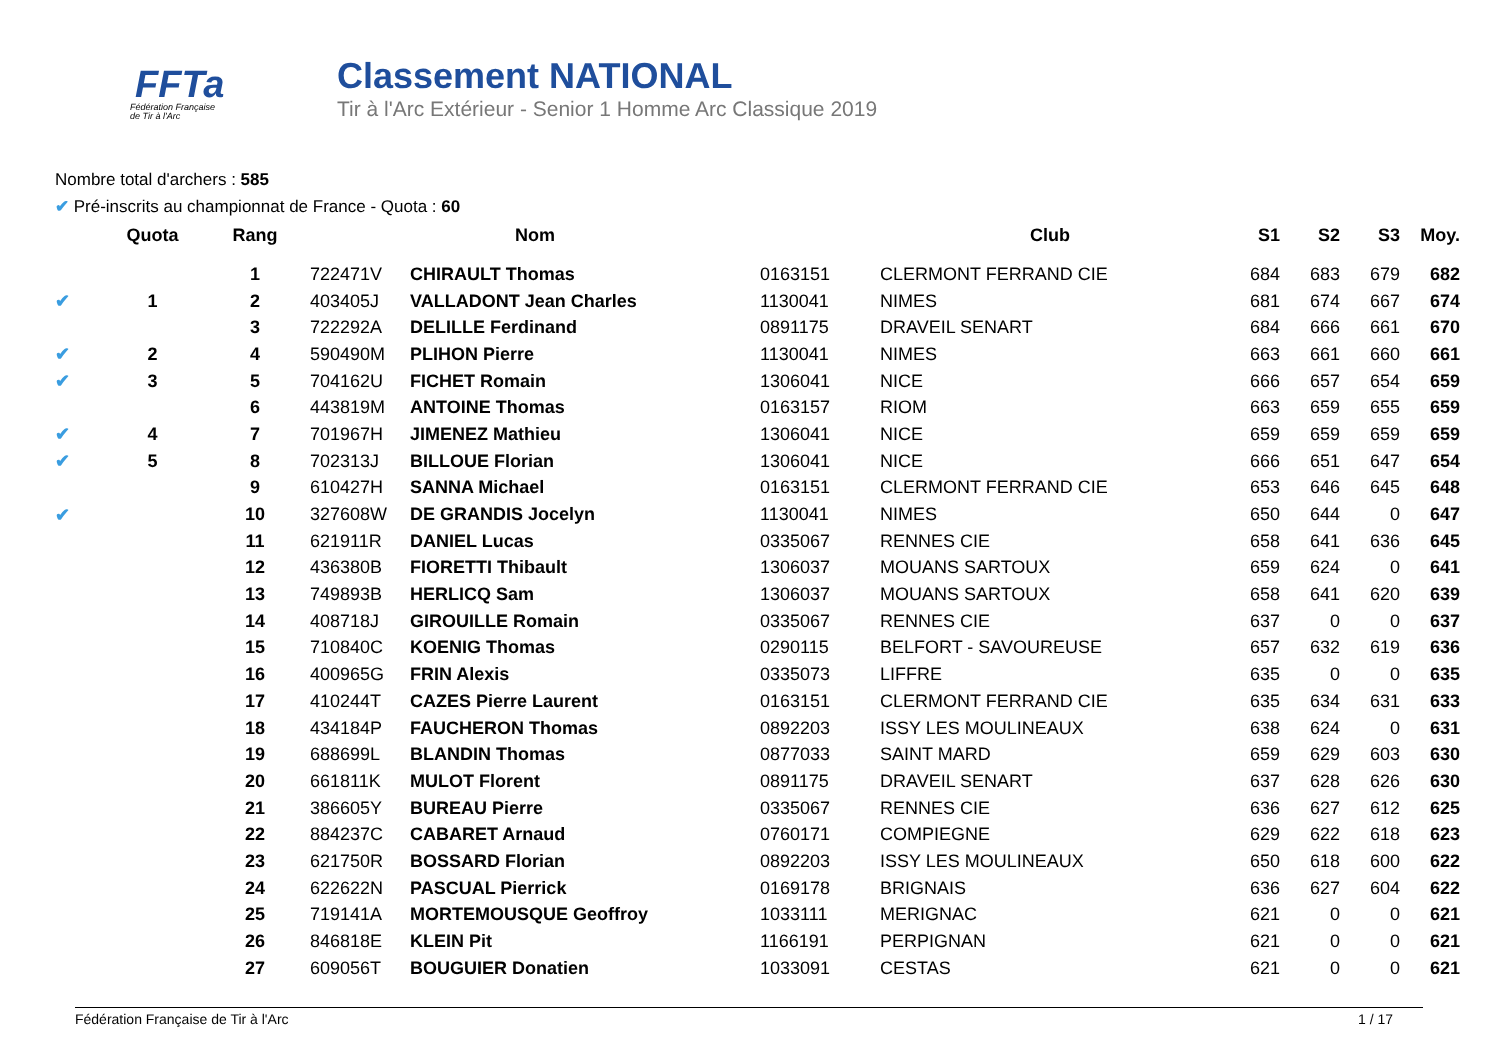FFTa
Fédération Française
de Tir à l'Arc
Classement NATIONAL
Tir à l'Arc Extérieur - Senior 1 Homme Arc Classique 2019
Nombre total d'archers : 585
✔ Pré-inscrits au championnat de France - Quota : 60
| | Quota | Rang | Nom | | | Club | S1 | S2 | S3 | Moy. |
| --- | --- | --- | --- | --- | --- | --- | --- | --- | --- | --- |
| | | 1 | 722471V | CHIRAULT Thomas | 0163151 | CLERMONT FERRAND CIE | 684 | 683 | 679 | 682 |
| ✔ | 1 | 2 | 403405J | VALLADONT Jean Charles | 1130041 | NIMES | 681 | 674 | 667 | 674 |
| | | 3 | 722292A | DELILLE Ferdinand | 0891175 | DRAVEIL SENART | 684 | 666 | 661 | 670 |
| ✔ | 2 | 4 | 590490M | PLIHON Pierre | 1130041 | NIMES | 663 | 661 | 660 | 661 |
| ✔ | 3 | 5 | 704162U | FICHET Romain | 1306041 | NICE | 666 | 657 | 654 | 659 |
| | | 6 | 443819M | ANTOINE Thomas | 0163157 | RIOM | 663 | 659 | 655 | 659 |
| ✔ | 4 | 7 | 701967H | JIMENEZ Mathieu | 1306041 | NICE | 659 | 659 | 659 | 659 |
| ✔ | 5 | 8 | 702313J | BILLOUE Florian | 1306041 | NICE | 666 | 651 | 647 | 654 |
| | | 9 | 610427H | SANNA Michael | 0163151 | CLERMONT FERRAND CIE | 653 | 646 | 645 | 648 |
| ✔ | | 10 | 327608W | DE GRANDIS Jocelyn | 1130041 | NIMES | 650 | 644 | 0 | 647 |
| | | 11 | 621911R | DANIEL Lucas | 0335067 | RENNES CIE | 658 | 641 | 636 | 645 |
| | | 12 | 436380B | FIORETTI Thibault | 1306037 | MOUANS SARTOUX | 659 | 624 | 0 | 641 |
| | | 13 | 749893B | HERLICQ Sam | 1306037 | MOUANS SARTOUX | 658 | 641 | 620 | 639 |
| | | 14 | 408718J | GIROUILLE Romain | 0335067 | RENNES CIE | 637 | 0 | 0 | 637 |
| | | 15 | 710840C | KOENIG Thomas | 0290115 | BELFORT - SAVOUREUSE | 657 | 632 | 619 | 636 |
| | | 16 | 400965G | FRIN Alexis | 0335073 | LIFFRE | 635 | 0 | 0 | 635 |
| | | 17 | 410244T | CAZES Pierre Laurent | 0163151 | CLERMONT FERRAND CIE | 635 | 634 | 631 | 633 |
| | | 18 | 434184P | FAUCHERON Thomas | 0892203 | ISSY LES MOULINEAUX | 638 | 624 | 0 | 631 |
| | | 19 | 688699L | BLANDIN Thomas | 0877033 | SAINT MARD | 659 | 629 | 603 | 630 |
| | | 20 | 661811K | MULOT Florent | 0891175 | DRAVEIL SENART | 637 | 628 | 626 | 630 |
| | | 21 | 386605Y | BUREAU Pierre | 0335067 | RENNES CIE | 636 | 627 | 612 | 625 |
| | | 22 | 884237C | CABARET Arnaud | 0760171 | COMPIEGNE | 629 | 622 | 618 | 623 |
| | | 23 | 621750R | BOSSARD Florian | 0892203 | ISSY LES MOULINEAUX | 650 | 618 | 600 | 622 |
| | | 24 | 622622N | PASCUAL Pierrick | 0169178 | BRIGNAIS | 636 | 627 | 604 | 622 |
| | | 25 | 719141A | MORTEMOUSQUE Geoffroy | 1033111 | MERIGNAC | 621 | 0 | 0 | 621 |
| | | 26 | 846818E | KLEIN Pit | 1166191 | PERPIGNAN | 621 | 0 | 0 | 621 |
| | | 27 | 609056T | BOUGUIER Donatien | 1033091 | CESTAS | 621 | 0 | 0 | 621 |
Fédération Française de Tir à l'Arc 1 / 17